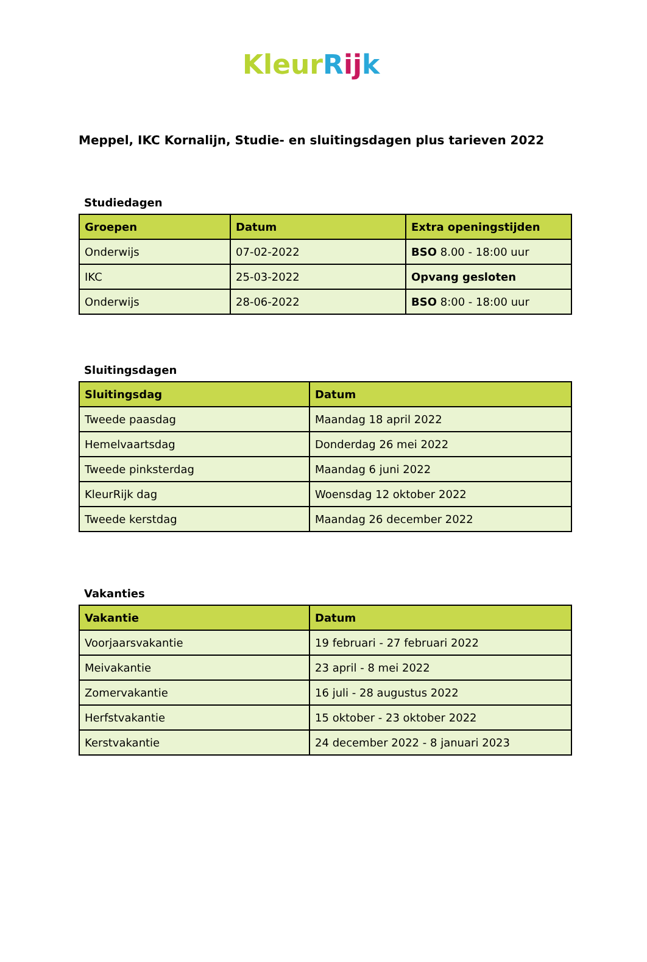Kleur Rij k
Meppel, IKC Kornalijn, Studie- en sluitingsdagen plus tarieven 2022
Studiedagen
| Groepen | Datum | Extra openingstijden |
| --- | --- | --- |
| Onderwijs | 07-02-2022 | BSO 8.00 - 18:00 uur |
| IKC | 25-03-2022 | Opvang gesloten |
| Onderwijs | 28-06-2022 | BSO 8:00 - 18:00 uur |
Sluitingsdagen
| Sluitingsdag | Datum |
| --- | --- |
| Tweede paasdag | Maandag 18 april 2022 |
| Hemelvaartsdag | Donderdag 26 mei 2022 |
| Tweede pinksterdag | Maandag 6 juni 2022 |
| KleurRijk dag | Woensdag 12 oktober 2022 |
| Tweede kerstdag | Maandag 26 december 2022 |
Vakanties
| Vakantie | Datum |
| --- | --- |
| Voorjaarsvakantie | 19 februari - 27 februari 2022 |
| Meivakantie | 23 april - 8 mei 2022 |
| Zomervakantie | 16 juli - 28 augustus 2022 |
| Herfstvakantie | 15 oktober - 23 oktober 2022 |
| Kerstvakantie | 24 december 2022 - 8 januari 2023 |